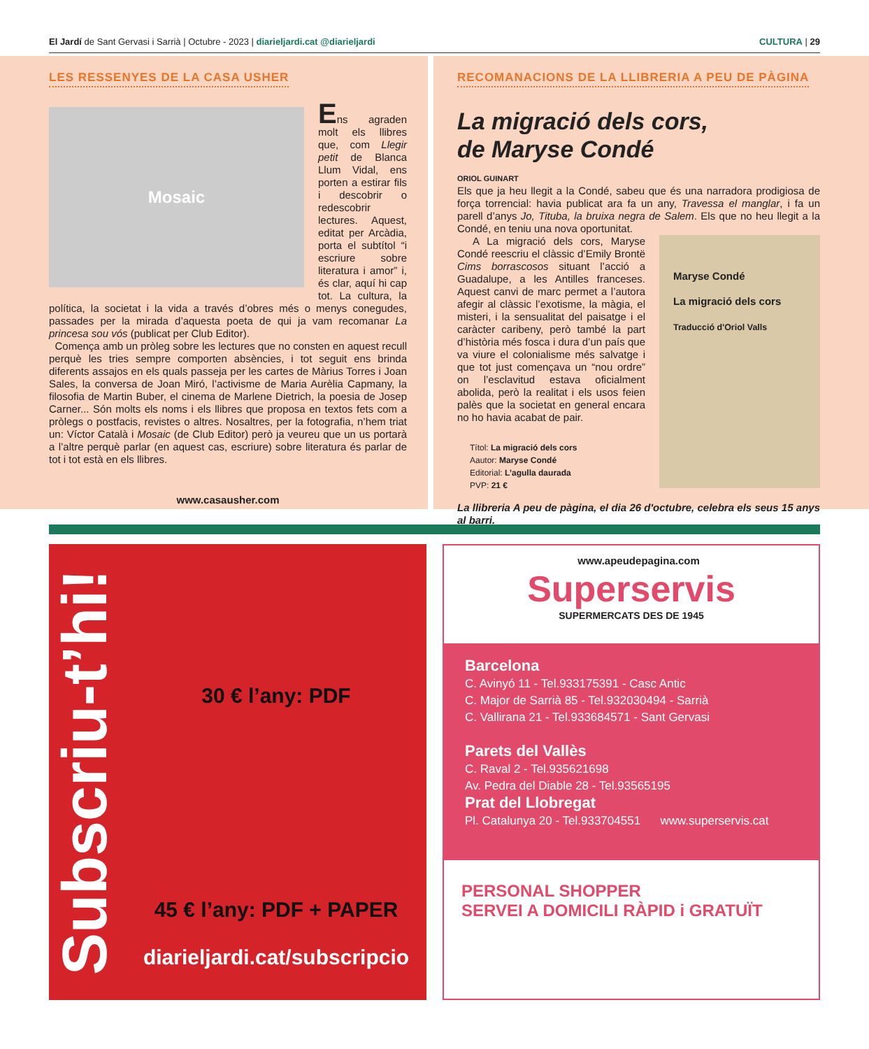El Jardí de Sant Gervasi i Sarrià | Octubre - 2023 | diarieljardi.cat @diarieljardi
CULTURA | 29
LES RESSENYES DE LA CASA USHER
Mosaic
Ens agraden molt els llibres que, com Llegir petit de Blanca Llum Vidal, ens porten a estirar fils i descobrir o redescobrir lectures. Aquest, editat per Arcàdia, porta el subtítol “i escriure sobre literatura i amor” i, és clar, aquí hi cap tot. La cultura, la política, la societat i la vida a través d’obres més o menys conegudes, passades per la mirada d’aquesta poeta de qui ja vam recomanar La princesa sou vós (publicat per Club Editor).
Comença amb un pròleg sobre les lectures que no consten en aquest recull perquè les tries sempre comporten absències, i tot seguit ens brinda diferents assajos en els quals passeja per les cartes de Màrius Torres i Joan Sales, la conversa de Joan Miró, l’activisme de Maria Aurèlia Capmany, la filosofia de Martin Buber, el cinema de Marlene Dietrich, la poesia de Josep Carner... Són molts els noms i els llibres que proposa en textos fets com a pròlegs o postfacis, revistes o altres. Nosaltres, per la fotografia, n’hem triat un: Víctor Català i Mosaic (de Club Editor) però ja veureu que un us portarà a l’altre perquè parlar (en aquest cas, escriure) sobre literatura és parlar de tot i tot està en els llibres.
www.casausher.com
RECOMANACIONS DE LA LLIBRERIA A PEU DE PÀGINA
La migració dels cors,
de Maryse Condé
ORIOL GUINART
Els que ja heu llegit a la Condé, sabeu que és una narradora prodigiosa de força torrencial: havia publicat ara fa un any, Travessa el manglar, i fa un parell d’anys Jo, Tituba, la bruixa negra de Salem. Els que no heu llegit a la Condé, en teniu una nova oportunitat.
Maryse Condé
La migració dels cors
Traducció d'Oriol Valls
A La migració dels cors, Maryse Condé reescriu el clàssic d’Emily Brontë Cims borrascosos situant l’acció a Guadalupe, a les Antilles franceses. Aquest canvi de marc permet a l’autora afegir al clàssic l’exotisme, la màgia, el misteri, i la sensualitat del paisatge i el caràcter caribeny, però també la part d’història més fosca i dura d’un país que va viure el colonialisme més salvatge i que tot just començava un “nou ordre” on l’esclavitud estava oficialment abolida, però la realitat i els usos feien palès que la societat en general encara no ho havia acabat de pair.
Títol: La migració dels cors
Aautor: Maryse Condé
Editorial: L’agulla daurada
PVP: 21 €
La llibreria A peu de pàgina, el dia 26 d'octubre, celebra els seus 15 anys al barri.
www.apeudepagina.com
Subscriu-t’hi!
30 € l’any: PDF
45 € l’any: PDF + PAPER
diarieljardi.cat/subscripcio
Superservis
SUPERMERCATS DES DE 1945
Barcelona
C. Avinyó 11 - Tel.933175391 - Casc Antic
C. Major de Sarrià 85 - Tel.932030494 - Sarrià
C. Vallirana 21 - Tel.933684571 - Sant Gervasi
Parets del Vallès
C. Raval 2 - Tel.935621698
Av. Pedra del Diable 28 - Tel.93565195
Prat del Llobregat
Pl. Catalunya 20 - Tel.933704551 www.superservis.cat
PERSONAL SHOPPER
SERVEI A DOMICILI RÀPID i GRATUÏT